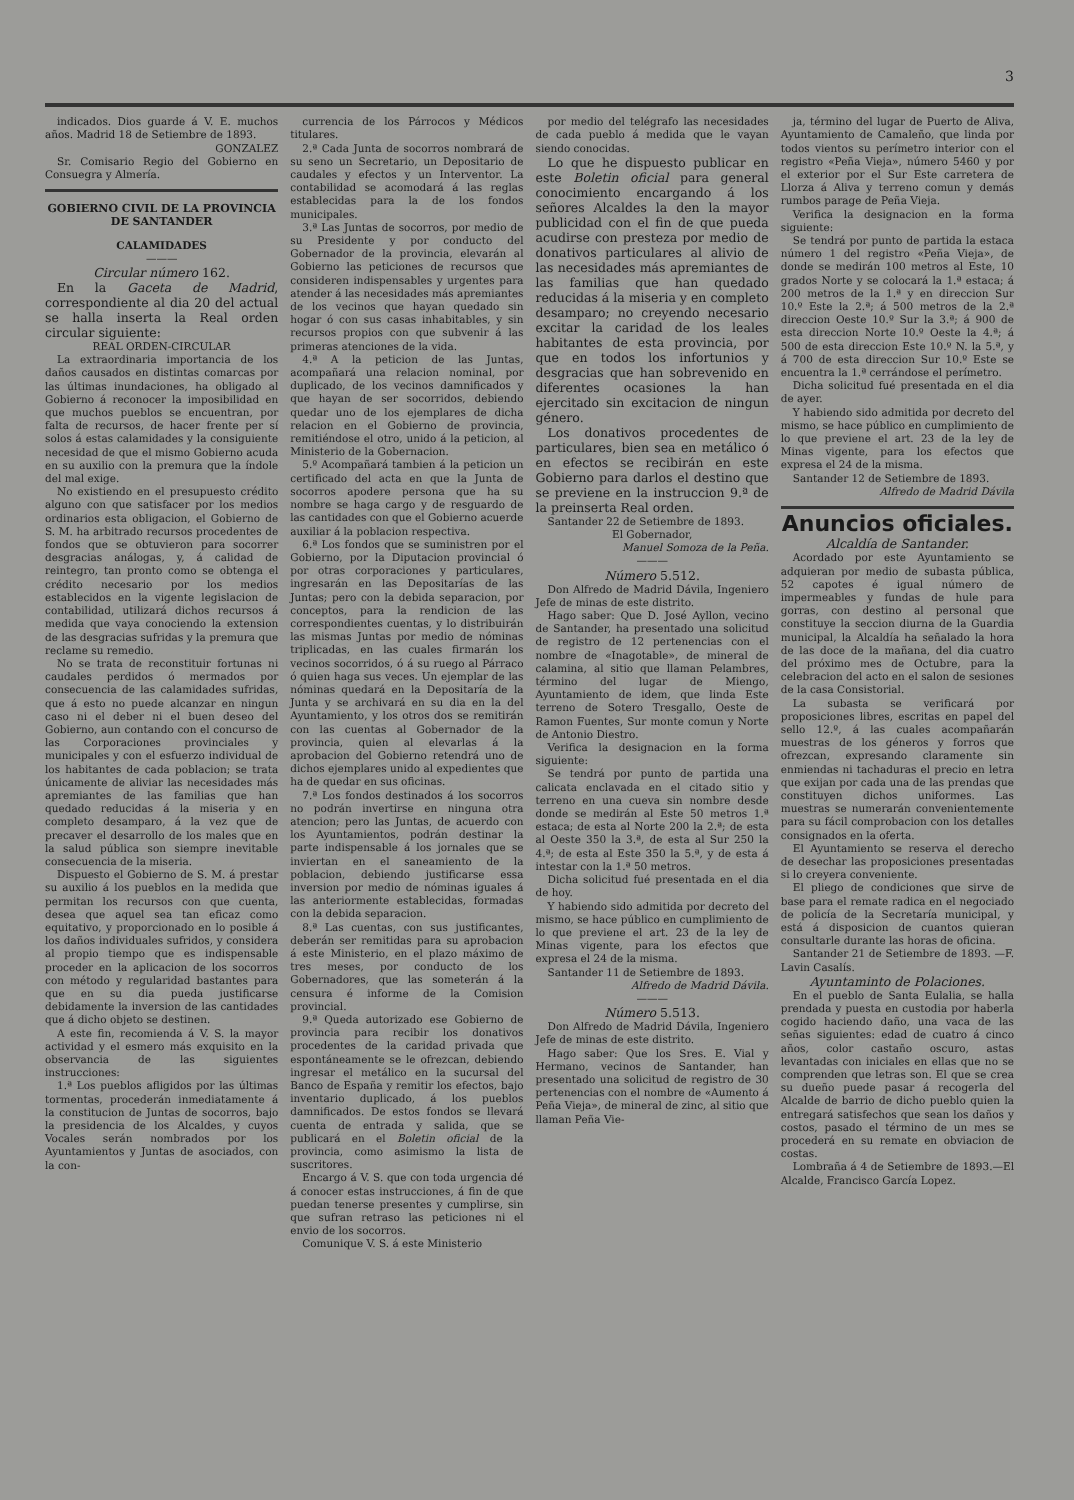3
indicados. Dios guarde á V. E. muchos años. Madrid 18 de Setiembre de 1893.
GONZALEZ
Sr. Comisario Regio del Gobierno en Consuegra y Almería.
GOBIERNO CIVIL DE LA PROVINCIA DE SANTANDER
CALAMIDADES
———
Circular número 162.
En la Gaceta de Madrid, correspondiente al dia 20 del actual se halla inserta la Real orden circular siguiente:
REAL ORDEN-CIRCULAR
La extraordinaria importancia de los daños causados en distintas comarcas por las últimas inundaciones, ha obligado al Gobierno á reconocer la imposibilidad en que muchos pueblos se encuentran, por falta de recursos, de hacer frente per sí solos á estas calamidades y la consiguiente necesidad de que el mismo Gobierno acuda en su auxilio con la premura que la índole del mal exige.
No existiendo en el presupuesto crédito alguno con que satisfacer por los medios ordinarios esta obligacion, el Gobierno de S. M. ha arbitrado recursos procedentes de fondos que se obtuvieron para socorrer desgracias análogas, y, á calidad de reintegro, tan pronto como se obtenga el crédito necesario por los medios establecidos en la vigente legislacion de contabilidad, utilizará dichos recursos á medida que vaya conociendo la extension de las desgracias sufridas y la premura que reclame su remedio.
No se trata de reconstituir fortunas ni caudales perdidos ó mermados por consecuencia de las calamidades sufridas, que á esto no puede alcanzar en ningun caso ni el deber ni el buen deseo del Gobierno, aun contando con el concurso de las Corporaciones provinciales y municipales y con el esfuerzo individual de los habitantes de cada poblacion; se trata únicamente de aliviar las necesidades más apremiantes de las familias que han quedado reducidas á la miseria y en completo desamparo, á la vez que de precaver el desarrollo de los males que en la salud pública son siempre inevitable consecuencia de la miseria.
Dispuesto el Gobierno de S. M. á prestar su auxilio á los pueblos en la medida que permitan los recursos con que cuenta, desea que aquel sea tan eficaz como equitativo, y proporcionado en lo posible á los daños individuales sufridos, y considera al propio tiempo que es indispensable proceder en la aplicacion de los socorros con método y regularidad bastantes para que en su dia pueda justificarse debidamente la inversion de las cantidades que á dicho objeto se destinen.
A este fin, recomienda á V. S. la mayor actividad y el esmero más exquisito en la observancia de las siguientes instrucciones:
1.ª Los pueblos afligidos por las últimas tormentas, procederán inmediatamente á la constitucion de Juntas de socorros, bajo la presidencia de los Alcaldes, y cuyos Vocales serán nombrados por los Ayuntamientos y Juntas de asociados, con la con-
currencia de los Párrocos y Médicos titulares.
2.ª Cada Junta de socorros nombrará de su seno un Secretario, un Depositario de caudales y efectos y un Interventor. La contabilidad se acomodará á las reglas establecidas para la de los fondos municipales.
3.ª Las Juntas de socorros, por medio de su Presidente y por conducto del Gobernador de la provincia, elevarán al Gobierno las peticiones de recursos que consideren indispensables y urgentes para atender á las necesidades más apremiantes de los vecinos que hayan quedado sin hogar ó con sus casas inhabitables, y sin recursos propios con que subvenir á las primeras atenciones de la vida.
4.ª A la peticion de las Juntas, acompañará una relacion nominal, por duplicado, de los vecinos damnificados y que hayan de ser socorridos, debiendo quedar uno de los ejemplares de dicha relacion en el Gobierno de provincia, remitiéndose el otro, unido á la peticion, al Ministerio de la Gobernacion.
5.º Acompañará tambien á la peticion un certificado del acta en que la Junta de socorros apodere persona que ha su nombre se haga cargo y de resguardo de las cantidades con que el Gobierno acuerde auxiliar á la poblacion respectiva.
6.ª Los fondos que se suministren por el Gobierno, por la Diputacion provincial ó por otras corporaciones y particulares, ingresarán en las Depositarías de las Juntas; pero con la debida separacion, por conceptos, para la rendicion de las correspondientes cuentas, y lo distribuirán las mismas Juntas por medio de nóminas triplicadas, en las cuales firmarán los vecinos socorridos, ó á su ruego al Párraco ó quien haga sus veces. Un ejemplar de las nóminas quedará en la Depositaría de la Junta y se archivará en su dia en la del Ayuntamiento, y los otros dos se remitirán con las cuentas al Gobernador de la provincia, quien al elevarlas á la aprobacion del Gobierno retendrá uno de dichos ejemplares unido al expedientes que ha de quedar en sus oficinas.
7.ª Los fondos destinados á los socorros no podrán invertirse en ninguna otra atencion; pero las Juntas, de acuerdo con los Ayuntamientos, podrán destinar la parte indispensable á los jornales que se inviertan en el saneamiento de la poblacion, debiendo justificarse essa inversion por medio de nóminas iguales á las anteriormente establecidas, formadas con la debida separacion.
8.ª Las cuentas, con sus justificantes, deberán ser remitidas para su aprobacion á este Ministerio, en el plazo máximo de tres meses, por conducto de los Gobernadores, que las someterán á la censura é informe de la Comision provincial.
9.ª Queda autorizado ese Gobierno de provincia para recibir los donativos procedentes de la caridad privada que espontáneamente se le ofrezcan, debiendo ingresar el metálico en la sucursal del Banco de España y remitir los efectos, bajo inventario duplicado, á los pueblos damnificados. De estos fondos se llevará cuenta de entrada y salida, que se publicará en el Boletin oficial de la provincia, como asimismo la lista de suscritores.
Encargo á V. S. que con toda urgencia dé á conocer estas instrucciones, á fin de que puedan tenerse presentes y cumplirse, sin que sufran retraso las peticiones ni el envio de los socorros.
Comunique V. S. á este Ministerio
por medio del telégrafo las necesidades de cada pueblo á medida que le vayan siendo conocidas.
Lo que he dispuesto publicar en este Boletin oficial para general conocimiento encargando á los señores Alcaldes la den la mayor publicidad con el fin de que pueda acudirse con presteza por medio de donativos particulares al alivio de las necesidades más apremiantes de las familias que han quedado reducidas á la miseria y en completo desamparo; no creyendo necesario excitar la caridad de los leales habitantes de esta provincia, por que en todos los infortunios y desgracias que han sobrevenido en diferentes ocasiones la han ejercitado sin excitacion de ningun género.
Los donativos procedentes de particulares, bien sea en metálico ó en efectos se recibirán en este Gobierno para darlos el destino que se previene en la instruccion 9.ª de la preinserta Real orden.
Santander 22 de Setiembre de 1893.
El Gobernador,
Manuel Somoza de la Peña.
———
Número 5.512.
Don Alfredo de Madrid Dávila, Ingeniero Jefe de minas de este distrito.
Hago saber: Que D. José Ayllon, vecino de Santander, ha presentado una solicitud de registro de 12 pertenencias con el nombre de «Inagotable», de mineral de calamina, al sitio que llaman Pelambres, término del lugar de Miengo, Ayuntamiento de idem, que linda Este terreno de Sotero Tresgallo, Oeste de Ramon Fuentes, Sur monte comun y Norte de Antonio Diestro.
Verifica la designacion en la forma siguiente:
Se tendrá por punto de partida una calicata enclavada en el citado sitio y terreno en una cueva sin nombre desde donde se medirán al Este 50 metros 1.ª estaca; de esta al Norte 200 la 2.ª; de esta al Oeste 350 la 3.ª, de esta al Sur 250 la 4.ª; de esta al Este 350 la 5.ª, y de esta á intestar con la 1.ª 50 metros.
Dicha solicitud fué presentada en el dia de hoy.
Y habiendo sido admitida por decreto del mismo, se hace público en cumplimiento de lo que previene el art. 23 de la ley de Minas vigente, para los efectos que expresa el 24 de la misma.
Santander 11 de Setiembre de 1893.
Alfredo de Madrid Dávila.
———
Número 5.513.
Don Alfredo de Madrid Dávila, Ingeniero Jefe de minas de este distrito.
Hago saber: Que los Sres. E. Vial y Hermano, vecinos de Santander, han presentado una solicitud de registro de 30 pertenencias con el nombre de «Aumento á Peña Vieja», de mineral de zinc, al sitio que llaman Peña Vie-
ja, término del lugar de Puerto de Aliva, Ayuntamiento de Camaleño, que linda por todos vientos su perímetro interior con el registro «Peña Vieja», número 5460 y por el exterior por el Sur Este carretera de Llorza á Aliva y terreno comun y demás rumbos parage de Peña Vieja.
Verifica la designacion en la forma siguiente:
Se tendrá por punto de partida la estaca número 1 del registro «Peña Vieja», de donde se medirán 100 metros al Este, 10 grados Norte y se colocará la 1.ª estaca; á 200 metros de la 1.ª y en direccion Sur 10.º Este la 2.ª; á 500 metros de la 2.ª direccion Oeste 10.º Sur la 3.ª; á 900 de esta direccion Norte 10.º Oeste la 4.ª; á 500 de esta direccion Este 10.º N. la 5.ª, y á 700 de esta direccion Sur 10.º Este se encuentra la 1.ª cerrándose el perímetro.
Dicha solicitud fué presentada en el dia de ayer.
Y habiendo sido admitida por decreto del mismo, se hace público en cumplimiento de lo que previene el art. 23 de la ley de Minas vigente, para los efectos que expresa el 24 de la misma.
Santander 12 de Setiembre de 1893.
Alfredo de Madrid Dávila
Anuncios oficiales.
Alcaldía de Santander.
Acordado por este Ayuntamiento se adquieran por medio de subasta pública, 52 capotes é igual número de impermeables y fundas de hule para gorras, con destino al personal que constituye la seccion diurna de la Guardia municipal, la Alcaldía ha señalado la hora de las doce de la mañana, del dia cuatro del próximo mes de Octubre, para la celebracion del acto en el salon de sesiones de la casa Consistorial.
La subasta se verificará por proposiciones libres, escritas en papel del sello 12.º, á las cuales acompañarán muestras de los géneros y forros que ofrezcan, expresando claramente sin enmiendas ni tachaduras el precio en letra que exijan por cada una de las prendas que constituyen dichos uniformes. Las muestras se numerarán convenientemente para su fácil comprobacion con los detalles consignados en la oferta.
El Ayuntamiento se reserva el derecho de desechar las proposiciones presentadas si lo creyera conveniente.
El pliego de condiciones que sirve de base para el remate radica en el negociado de policía de la Secretaría municipal, y está á disposicion de cuantos quieran consultarle durante las horas de oficina.
Santander 21 de Setiembre de 1893. —F. Lavin Casalís.
Ayuntaminto de Polaciones.
En el pueblo de Santa Eulalia, se halla prendada y puesta en custodia por haberla cogido haciendo daño, una vaca de las señas siguientes: edad de cuatro á cinco años, color castaño oscuro, astas levantadas con iniciales en ellas que no se comprenden que letras son. El que se crea su dueño puede pasar á recogerla del Alcalde de barrio de dicho pueblo quien la entregará satisfechos que sean los daños y costos, pasado el término de un mes se procederá en su remate en obviacion de costas.
Lombraña á 4 de Setiembre de 1893.—El Alcalde, Francisco García Lopez.